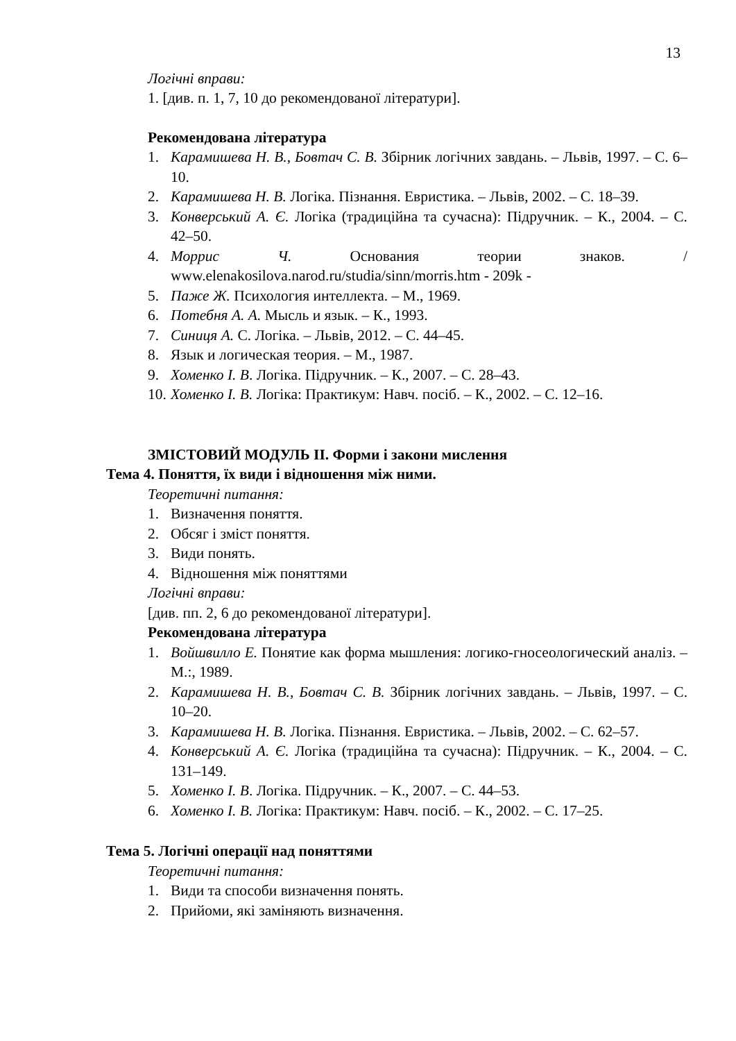13
Логічні вправи:
1. [див. п. 1, 7, 10 до рекомендованої літератури].
Рекомендована література
1. Карамишева Н. В., Бовтач С. В. Збірник логічних завдань. – Львів, 1997. – С. 6–10.
2. Карамишева Н. В. Логіка. Пізнання. Евристика. – Львів, 2002. – С. 18–39.
3. Конверський А. Є. Логіка (традиційна та сучасна): Підручник. – К., 2004. – С. 42–50.
4. Моррис Ч. Основания теории знаков. / www.elenakosilova.narod.ru/studia/sinn/morris.htm - 209k -
5. Паже Ж. Психология интеллекта. – М., 1969.
6. Потебня А. А. Мысль и язык. – К., 1993.
7. Синиця А. С. Логіка. – Львів, 2012. – С. 44–45.
8. Язык и логическая теория. – М., 1987.
9. Хоменко І. В. Логіка. Підручник. – К., 2007. – С. 28–43.
10. Хоменко І. В. Логіка: Практикум: Навч. посіб. – К., 2002. – С. 12–16.
ЗМІСТОВИЙ МОДУЛЬ ІІ. Форми і закони мислення
Тема 4. Поняття, їх види і відношення між ними.
Теоретичні питання:
1. Визначення поняття.
2. Обсяг і зміст поняття.
3. Види понять.
4. Відношення між поняттями
Логічні вправи:
[див. пп. 2, 6 до рекомендованої літератури].
Рекомендована література
1. Войшвилло Е. Понятие как форма мышления: логико-гносеологический аналіз. – М.:, 1989.
2. Карамишева Н. В., Бовтач С. В. Збірник логічних завдань. – Львів, 1997. – С. 10–20.
3. Карамишева Н. В. Логіка. Пізнання. Евристика. – Львів, 2002. – С. 62–57.
4. Конверський А. Є. Логіка (традиційна та сучасна): Підручник. – К., 2004. – С. 131–149.
5. Хоменко І. В. Логіка. Підручник. – К., 2007. – С. 44–53.
6. Хоменко І. В. Логіка: Практикум: Навч. посіб. – К., 2002. – С. 17–25.
Тема 5. Логічні операції над поняттями
Теоретичні питання:
1. Види та способи визначення понять.
2. Прийоми, які заміняють визначення.